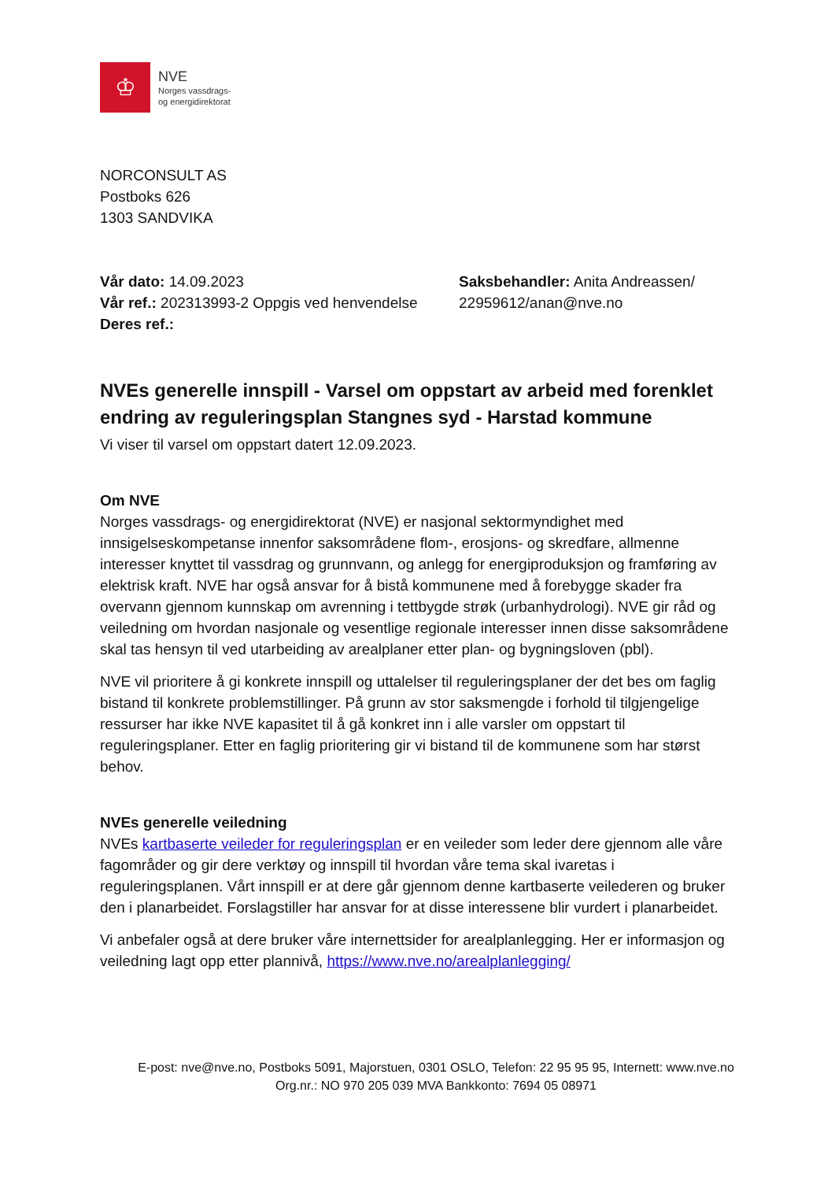♔
NVE
Norges vassdrags-
og energidirektorat
NORCONSULT AS
Postboks 626
1303 SANDVIKA
Vår dato: 14.09.2023
Vår ref.: 202313993-2 Oppgis ved henvendelse
Deres ref.:
Saksbehandler: Anita Andreassen/
22959612/anan@nve.no
NVEs generelle innspill - Varsel om oppstart av arbeid med forenklet endring av reguleringsplan Stangnes syd - Harstad kommune
Vi viser til varsel om oppstart datert 12.09.2023.
Om NVE
Norges vassdrags- og energidirektorat (NVE) er nasjonal sektormyndighet med innsigelseskompetanse innenfor saksområdene flom-, erosjons- og skredfare, allmenne interesser knyttet til vassdrag og grunnvann, og anlegg for energiproduksjon og framføring av elektrisk kraft. NVE har også ansvar for å bistå kommunene med å forebygge skader fra overvann gjennom kunnskap om avrenning i tettbygde strøk (urbanhydrologi). NVE gir råd og veiledning om hvordan nasjonale og vesentlige regionale interesser innen disse saksområdene skal tas hensyn til ved utarbeiding av arealplaner etter plan- og bygningsloven (pbl).
NVE vil prioritere å gi konkrete innspill og uttalelser til reguleringsplaner der det bes om faglig bistand til konkrete problemstillinger. På grunn av stor saksmengde i forhold til tilgjengelige ressurser har ikke NVE kapasitet til å gå konkret inn i alle varsler om oppstart til reguleringsplaner. Etter en faglig prioritering gir vi bistand til de kommunene som har størst behov.
NVEs generelle veiledning
NVEs kartbaserte veileder for reguleringsplan er en veileder som leder dere gjennom alle våre fagområder og gir dere verktøy og innspill til hvordan våre tema skal ivaretas i reguleringsplanen. Vårt innspill er at dere går gjennom denne kartbaserte veilederen og bruker den i planarbeidet. Forslagstiller har ansvar for at disse interessene blir vurdert i planarbeidet.
Vi anbefaler også at dere bruker våre internettsider for arealplanlegging. Her er informasjon og veiledning lagt opp etter plannivå, https://www.nve.no/arealplanlegging/
E-post: nve@nve.no, Postboks 5091, Majorstuen, 0301 OSLO, Telefon: 22 95 95 95, Internett: www.nve.no
Org.nr.: NO 970 205 039 MVA Bankkonto: 7694 05 08971